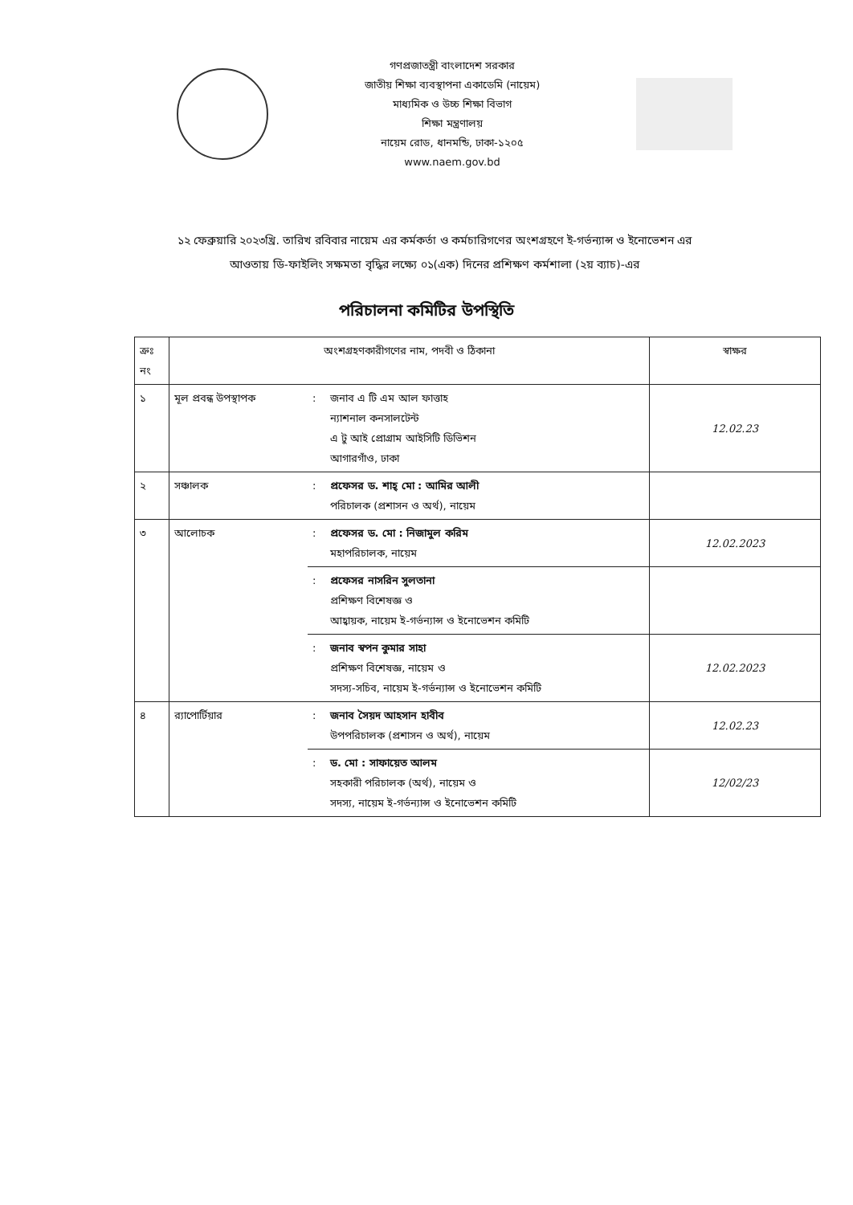গণপ্রজাতন্ত্রী বাংলাদেশ সরকার
জাতীয় শিক্ষা ব্যবস্থাপনা একাডেমি (নায়েম)
মাধ্যমিক ও উচ্চ শিক্ষা বিভাগ
শিক্ষা মন্ত্রণালয়
নায়েম রোড, ধানমন্ডি, ঢাকা-১২০৫
www.naem.gov.bd
১২ ফেব্রুয়ারি ২০২৩খ্রি. তারিখ রবিবার নায়েম এর কর্মকর্তা ও কর্মচারিগণের অংশগ্রহণে ই-গর্ভন্যান্স ও ইনোভেশন এর আওতায় ডি-ফাইলিং সক্ষমতা বৃদ্ধির লক্ষ্যে ০১(এক) দিনের প্রশিক্ষণ কর্মশালা (২য় ব্যাচ)-এর
পরিচালনা কমিটির উপস্থিতি
| ক্রঃ নং | অংশগ্রহণকারীগণের নাম, পদবী ও ঠিকানা | | | স্বাক্ষর |
| --- | --- | --- | --- | --- |
| ১ | মূল প্রবন্ধ উপস্থাপক | : | জনাব এ টি এম আল ফাত্তাহ ন্যাশনাল কনসালটেন্ট এ টু আই প্রোগ্রাম আইসিটি ডিভিশন আগারগাঁও, ঢাকা | 12.02.23 |
| ২ | সঞ্চালক | : | প্রফেসর ড. শাহ্ মো : আমির আলী পরিচালক (প্রশাসন ও অর্থ), নায়েম | |
| ৩ | আলোচক | : | প্রফেসর ড. মো : নিজামুল করিম মহাপরিচালক, নায়েম | 12.02.2023 |
| | | : | প্রফেসর নাসরিন সুলতানা প্রশিক্ষণ বিশেষজ্ঞ ও আহ্বায়ক, নায়েম ই-গর্ভন্যান্স ও ইনোভেশন কমিটি | |
| | | : | জনাব স্বপন কুমার সাহা প্রশিক্ষণ বিশেষজ্ঞ, নায়েম ও সদস্য-সচিব, নায়েম ই-গর্ভন্যান্স ও ইনোভেশন কমিটি | 12.02.2023 |
| ৪ | র‍্যাপোর্টিয়ার | : | জনাব সৈয়দ আহসান হাবীব উপপরিচালক (প্রশাসন ও অর্থ), নায়েম | 12.02.23 |
| | | : | ড. মো : সাফায়েত আলম সহকারী পরিচালক (অর্থ), নায়েম ও সদস্য, নায়েম ই-গর্ভন্যান্স ও ইনোভেশন কমিটি | 12/02/23 |